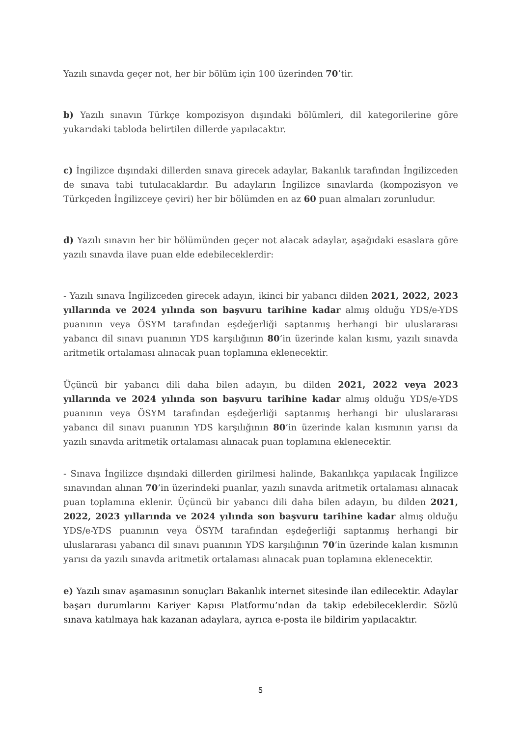Yazılı sınavda geçer not, her bir bölüm için 100 üzerinden 70’tir.
b) Yazılı sınavın Türkçe kompozisyon dışındaki bölümleri, dil kategorilerine göre yukarıdaki tabloda belirtilen dillerde yapılacaktır.
c) İngilizce dışındaki dillerden sınava girecek adaylar, Bakanlık tarafından İngilizceden de sınava tabi tutulacaklardır. Bu adayların İngilizce sınavlarda (kompozisyon ve Türkçeden İngilizceye çeviri) her bir bölümden en az 60 puan almaları zorunludur.
d) Yazılı sınavın her bir bölümünden geçer not alacak adaylar, aşağıdaki esaslara göre yazılı sınavda ilave puan elde edebileceklerdir:
- Yazılı sınava İngilizceden girecek adayın, ikinci bir yabancı dilden 2021, 2022, 2023 yıllarında ve 2024 yılında son başvuru tarihine kadar almış olduğu YDS/e-YDS puanının veya ÖSYM tarafından eşdeğerliği saptanmış herhangi bir uluslararası yabancı dil sınavı puanının YDS karşılığının 80’in üzerinde kalan kısmı, yazılı sınavda aritmetik ortalaması alınacak puan toplamına eklenecektir.
Üçüncü bir yabancı dili daha bilen adayın, bu dilden 2021, 2022 veya 2023 yıllarında ve 2024 yılında son başvuru tarihine kadar almış olduğu YDS/e-YDS puanının veya ÖSYM tarafından eşdeğerliği saptanmış herhangi bir uluslararası yabancı dil sınavı puanının YDS karşılığının 80’in üzerinde kalan kısmının yarısı da yazılı sınavda aritmetik ortalaması alınacak puan toplamına eklenecektir.
- Sınava İngilizce dışındaki dillerden girilmesi halinde, Bakanlıkça yapılacak İngilizce sınavından alınan 70’in üzerindeki puanlar, yazılı sınavda aritmetik ortalaması alınacak puan toplamına eklenir. Üçüncü bir yabancı dili daha bilen adayın, bu dilden 2021, 2022, 2023 yıllarında ve 2024 yılında son başvuru tarihine kadar almış olduğu YDS/e-YDS puanının veya ÖSYM tarafından eşdeğerliği saptanmış herhangi bir uluslararası yabancı dil sınavı puanının YDS karşılığının 70’in üzerinde kalan kısmının yarısı da yazılı sınavda aritmetik ortalaması alınacak puan toplamına eklenecektir.
e) Yazılı sınav aşamasının sonuçları Bakanlık internet sitesinde ilan edilecektir. Adaylar başarı durumlarını Kariyer Kapısı Platformu’ndan da takip edebileceklerdir. Sözlü sınava katılmaya hak kazanan adaylara, ayrıca e-posta ile bildirim yapılacaktır.
5